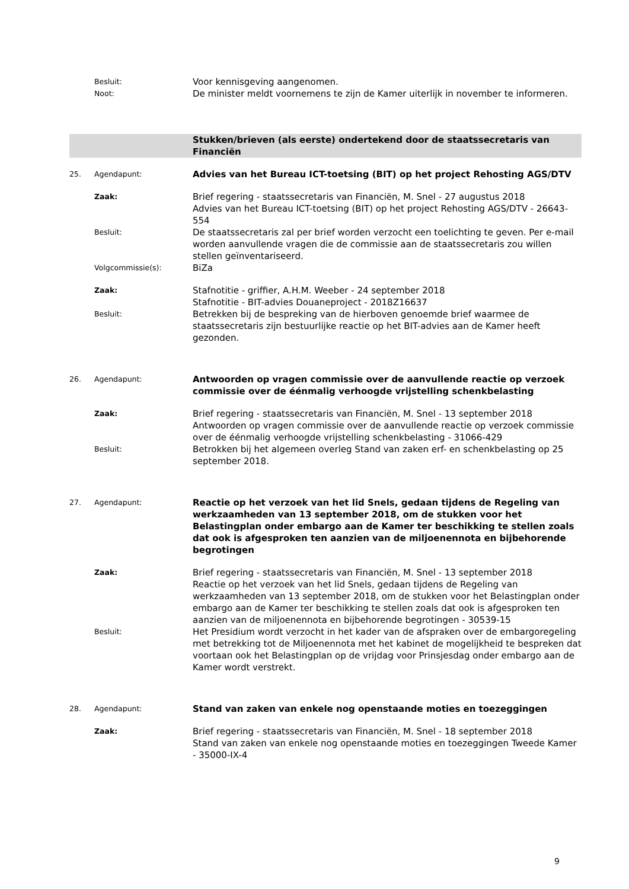| | Besluit: | Voor kennisgeving aangenomen. |
| | Noot: | De minister meldt voornemens te zijn de Kamer uiterlijk in november te informeren. |
| | | Stukken/brieven (als eerste) ondertekend door de staatssecretaris van Financiën |
| 25. | Agendapunt: | Advies van het Bureau ICT-toetsing (BIT) op het project Rehosting AGS/DTV |
| | Zaak: | Brief regering - staatssecretaris van Financiën, M. Snel - 27 augustus 2018 Advies van het Bureau ICT-toetsing (BIT) op het project Rehosting AGS/DTV - 26643-554 |
| | Besluit: | De staatssecretaris zal per brief worden verzocht een toelichting te geven. Per e-mail worden aanvullende vragen die de commissie aan de staatssecretaris zou willen stellen geïnventariseerd. |
| | Volgcommissie(s): | BiZa |
| | Zaak: | Stafnotitie - griffier, A.H.M. Weeber - 24 september 2018 Stafnotitie - BIT-advies Douaneproject - 2018Z16637 |
| | Besluit: | Betrekken bij de bespreking van de hierboven genoemde brief waarmee de staatssecretaris zijn bestuurlijke reactie op het BIT-advies aan de Kamer heeft gezonden. |
| 26. | Agendapunt: | Antwoorden op vragen commissie over de aanvullende reactie op verzoek commissie over de éénmalig verhoogde vrijstelling schenkbelasting |
| | Zaak: | Brief regering - staatssecretaris van Financiën, M. Snel - 13 september 2018 Antwoorden op vragen commissie over de aanvullende reactie op verzoek commissie over de éénmalig verhoogde vrijstelling schenkbelasting - 31066-429 |
| | Besluit: | Betrokken bij het algemeen overleg Stand van zaken erf- en schenkbelasting op 25 september 2018. |
| 27. | Agendapunt: | Reactie op het verzoek van het lid Snels, gedaan tijdens de Regeling van werkzaamheden van 13 september 2018, om de stukken voor het Belastingplan onder embargo aan de Kamer ter beschikking te stellen zoals dat ook is afgesproken ten aanzien van de miljoenennota en bijbehorende begrotingen |
| | Zaak: | Brief regering - staatssecretaris van Financiën, M. Snel - 13 september 2018 Reactie op het verzoek van het lid Snels, gedaan tijdens de Regeling van werkzaamheden van 13 september 2018, om de stukken voor het Belastingplan onder embargo aan de Kamer ter beschikking te stellen zoals dat ook is afgesproken ten aanzien van de miljoenennota en bijbehorende begrotingen - 30539-15 |
| | Besluit: | Het Presidium wordt verzocht in het kader van de afspraken over de embargoregeling met betrekking tot de Miljoenennota met het kabinet de mogelijkheid te bespreken dat voortaan ook het Belastingplan op de vrijdag voor Prinsjesdag onder embargo aan de Kamer wordt verstrekt. |
| 28. | Agendapunt: | Stand van zaken van enkele nog openstaande moties en toezeggingen |
| | Zaak: | Brief regering - staatssecretaris van Financiën, M. Snel - 18 september 2018 Stand van zaken van enkele nog openstaande moties en toezeggingen Tweede Kamer - 35000-IX-4 |
9